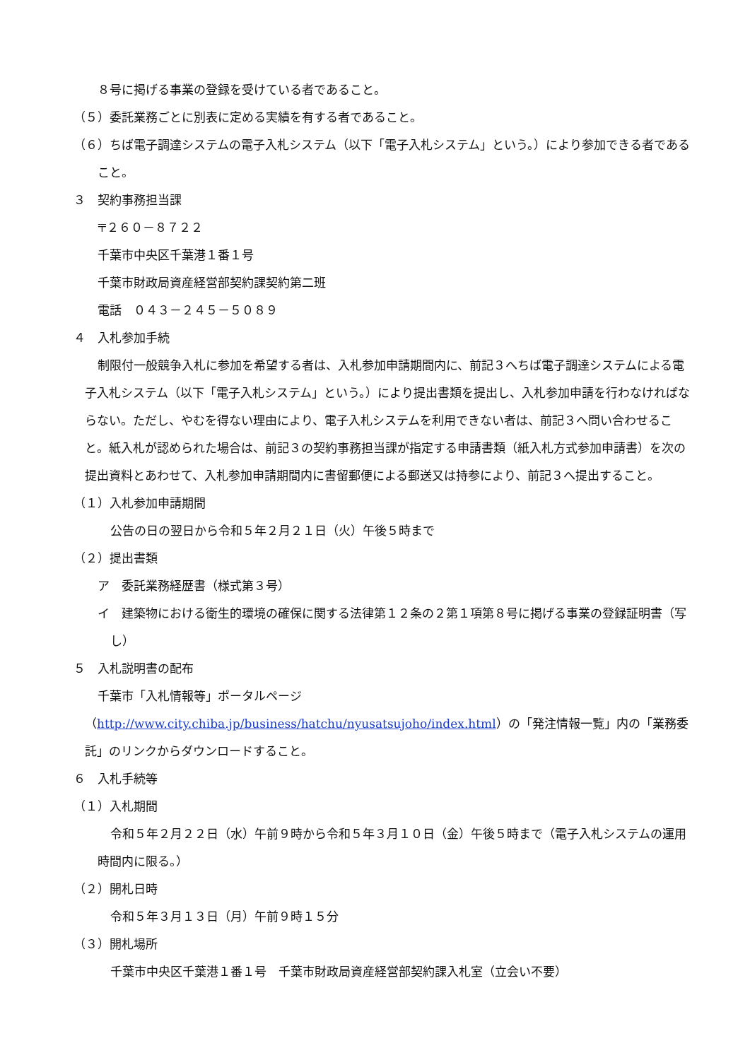８号に掲げる事業の登録を受けている者であること。
（５）委託業務ごとに別表に定める実績を有する者であること。
（６）ちば電子調達システムの電子入札システム（以下「電子入札システム」という。）により参加できる者であること。
３　契約事務担当課
〒２６０－８７２２
千葉市中央区千葉港１番１号
千葉市財政局資産経営部契約課契約第二班
電話　０４３－２４５－５０８９
４　入札参加手続
制限付一般競争入札に参加を希望する者は、入札参加申請期間内に、前記３へちば電子調達システムによる電子入札システム（以下「電子入札システム」という。）により提出書類を提出し、入札参加申請を行わなければならない。ただし、やむを得ない理由により、電子入札システムを利用できない者は、前記３へ問い合わせること。紙入札が認められた場合は、前記３の契約事務担当課が指定する申請書類（紙入札方式参加申請書）を次の提出資料とあわせて、入札参加申請期間内に書留郵便による郵送又は持参により、前記３へ提出すること。
（１）入札参加申請期間
公告の日の翌日から令和５年２月２１日（火）午後５時まで
（２）提出書類
ア　委託業務経歴書（様式第３号）
イ　建築物における衛生的環境の確保に関する法律第１２条の２第１項第８号に掲げる事業の登録証明書（写し）
５　入札説明書の配布
千葉市「入札情報等」ポータルページ（http://www.city.chiba.jp/business/hatchu/nyusatsujoho/index.html）の「発注情報一覧」内の「業務委託」のリンクからダウンロードすること。
６　入札手続等
（１）入札期間
令和５年２月２２日（水）午前９時から令和５年３月１０日（金）午後５時まで（電子入札システムの運用時間内に限る。）
（２）開札日時
令和５年３月１３日（月）午前９時１５分
（３）開札場所
千葉市中央区千葉港１番１号　千葉市財政局資産経営部契約課入札室（立会い不要）